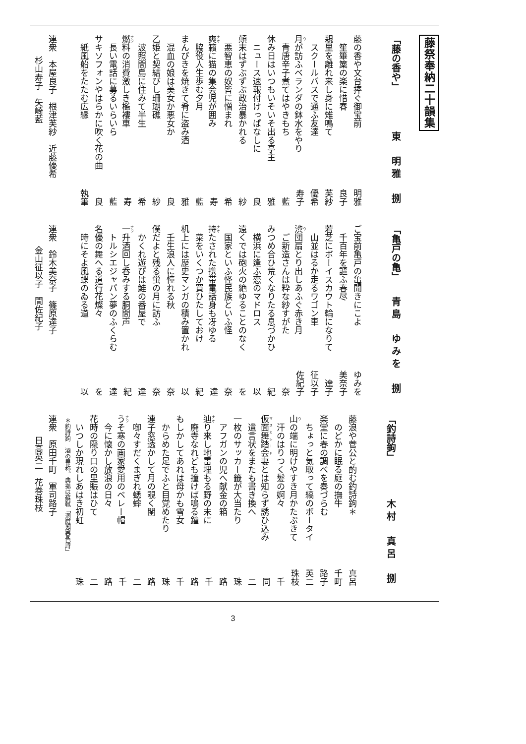藤祭奉納二十韻集
「藤の香や」 東　明雅　捌
藤の香や文台捧ぐ御宝前 明雅
笙篳篥の楽に惜春 良子
親里を離れ来し身に雉鳴て 芙紗
スクールバスで通ふ友達 優希
月が訪ふベランダの鉢水をやり 寿子
青唐辛子煮てはやきもち 藍
休み日はいつもいそいそ出る亭主 雅
ニュース速報付けっぱなしに 良
顛末はずぶずぶ政治暴かれる 紗
悪智恵の奴皆に憎まれ 希
爽籟に猫の集会児が囲み 寿
脇役人生歩む夕月 藍
まんびきを焼きて肴に盗み酒 雅
混血の娘は美女か悪女か 良
乙姫と契結びし珊瑚礁 紗
波照間島に住みて半生 希
燃料の消費激しき檻褸車 寿
長い電話に募るいらいら 藍
サキソフォンやはらかに吹く花の曲 良
紙風船をたたむ広縁 執筆
連衆　本屋良子　根津芙紗　近藤優希
杉山寿子　矢崎藍
「亀戸の亀」 青島　ゆみを　捌
ご宝前亀戸の亀聞きにこよ ゆみを
千百年を謳ふ春尽 美奈子
若芝にボーイスカウト輪になりて 達子
山並はるか走るワゴン車 征以子
渋団扇とり出しあふぐ赤き月 佐紀子
ご新造さんは粋な紗すがた 奈
みつめ合ひ荒くなりたる息づかひ 紀
横浜に逢ふ恋のマドロス 以
遠くでは砲火の絶ゆることのなく を
国家といふ怪民族といふ怪 奈
持たされた携帯電話身も冴ゆる 達
菜をいくつか買ひたしておけ 紀
机上には歴史マンガの積み置かれ 以
壬生浪人に憧れる秋 奈
僕だよと残る蛍の月に訪ふ 奈
かくれ遊びは鮭の番屋で 達
一升酒回し呑みする胴間声 紀
トルシエジャパン夢のふくらむ 達
名優の舞へる道行花燦々 を
時にそよ風蝶のゐる道 以
連衆　鈴木美奈子　篠原達子
金山征以子　間佐紀子
「釣詩鉤」 木村　真呂　捌
藤浪や菅公と酌む釣詩鉤＊ 真呂
のどかに眠る庭の撫牛 千町
楽堂に春の調べを奏づらむ 路子
ちょっと気取って縞のボータイ 英二
山の端に明けやすき月かたぶきて 珠枝
汗のはりつく髪の婀々 千
仮面舞踏会妻とは知らず誘ひ込み 同
遺言状をまたも書き換へ 二
一枚のサッカー籤が大当たり 珠
アフガンの児へ献金の箱 路
辿り来し地雷埋もる野の末に 千
廃寺なれども撞けば鳴る鐘 路
もしかしてあれは母かも雪女 千
からめた足でふと目覚めたり 珠
連子窓透かして月の覗く閨 路
啣々すだくまぎれ蟋蟀 二
うそ寒の画家愛用のベレー帽 千
今に懐かし放浪の日々 路
花時の隠り口の里賑はひて 二
いつしか現れしあはき初虹 珠
＊釣詩鉤　酒の異称。典拠は蘇軾「洞庭湖春色詩」
連衆　原田千町　軍司路子
日高英二　花巻珠枝
3